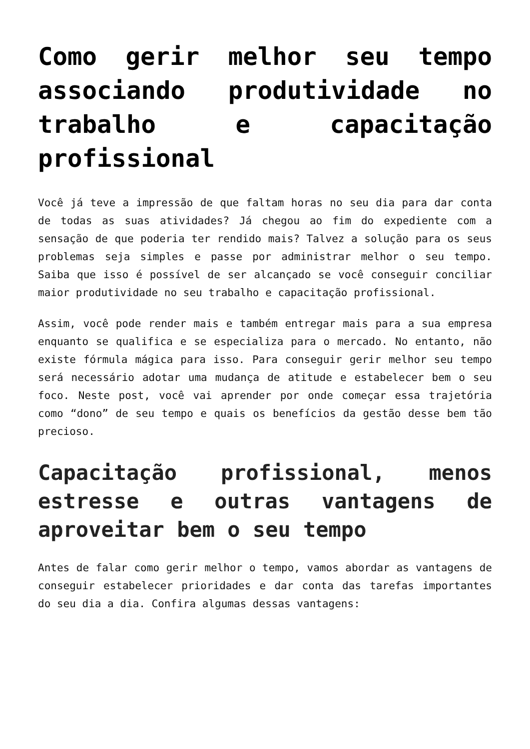Como gerir melhor seu tempo associando produtividade no trabalho e capacitação profissional
Você já teve a impressão de que faltam horas no seu dia para dar conta de todas as suas atividades? Já chegou ao fim do expediente com a sensação de que poderia ter rendido mais? Talvez a solução para os seus problemas seja simples e passe por administrar melhor o seu tempo. Saiba que isso é possível de ser alcançado se você conseguir conciliar maior produtividade no seu trabalho e capacitação profissional.
Assim, você pode render mais e também entregar mais para a sua empresa enquanto se qualifica e se especializa para o mercado. No entanto, não existe fórmula mágica para isso. Para conseguir gerir melhor seu tempo será necessário adotar uma mudança de atitude e estabelecer bem o seu foco. Neste post, você vai aprender por onde começar essa trajetória como “dono” de seu tempo e quais os benefícios da gestão desse bem tão precioso.
Capacitação profissional, menos estresse e outras vantagens de aproveitar bem o seu tempo
Antes de falar como gerir melhor o tempo, vamos abordar as vantagens de conseguir estabelecer prioridades e dar conta das tarefas importantes do seu dia a dia. Confira algumas dessas vantagens: